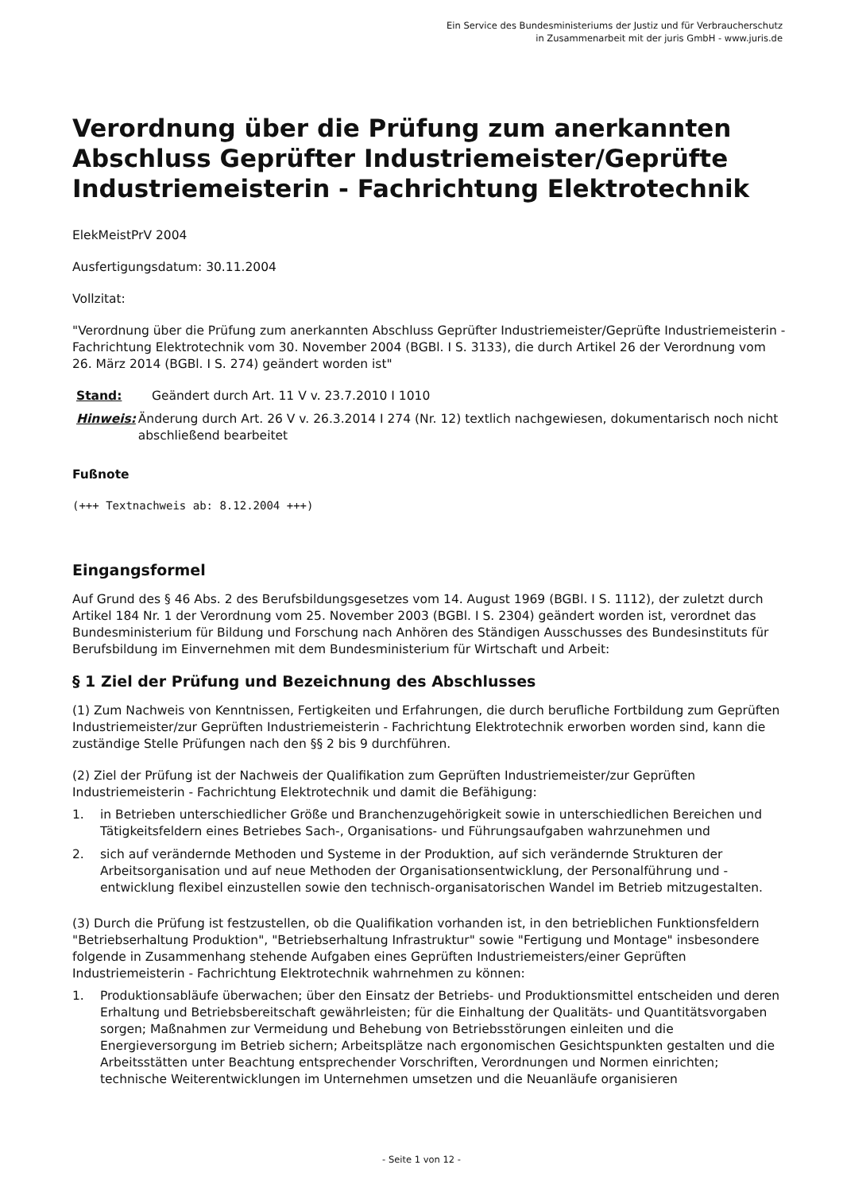Ein Service des Bundesministeriums der Justiz und für Verbraucherschutz
in Zusammenarbeit mit der juris GmbH - www.juris.de
Verordnung über die Prüfung zum anerkannten Abschluss Geprüfter Industriemeister/Geprüfte Industriemeisterin - Fachrichtung Elektrotechnik
ElekMeistPrV 2004
Ausfertigungsdatum: 30.11.2004
Vollzitat:
"Verordnung über die Prüfung zum anerkannten Abschluss Geprüfter Industriemeister/Geprüfte Industriemeisterin - Fachrichtung Elektrotechnik vom 30. November 2004 (BGBl. I S. 3133), die durch Artikel 26 der Verordnung vom 26. März 2014 (BGBl. I S. 274) geändert worden ist"
Stand: Geändert durch Art. 11 V v. 23.7.2010 I 1010
Hinweis: Änderung durch Art. 26 V v. 26.3.2014 I 274 (Nr. 12) textlich nachgewiesen, dokumentarisch noch nicht abschließend bearbeitet
Fußnote
(+++ Textnachweis ab: 8.12.2004 +++)
Eingangsformel
Auf Grund des § 46 Abs. 2 des Berufsbildungsgesetzes vom 14. August 1969 (BGBl. I S. 1112), der zuletzt durch Artikel 184 Nr. 1 der Verordnung vom 25. November 2003 (BGBl. I S. 2304) geändert worden ist, verordnet das Bundesministerium für Bildung und Forschung nach Anhören des Ständigen Ausschusses des Bundesinstituts für Berufsbildung im Einvernehmen mit dem Bundesministerium für Wirtschaft und Arbeit:
§ 1 Ziel der Prüfung und Bezeichnung des Abschlusses
(1) Zum Nachweis von Kenntnissen, Fertigkeiten und Erfahrungen, die durch berufliche Fortbildung zum Geprüften Industriemeister/zur Geprüften Industriemeisterin - Fachrichtung Elektrotechnik erworben worden sind, kann die zuständige Stelle Prüfungen nach den §§ 2 bis 9 durchführen.
(2) Ziel der Prüfung ist der Nachweis der Qualifikation zum Geprüften Industriemeister/zur Geprüften Industriemeisterin - Fachrichtung Elektrotechnik und damit die Befähigung:
1. in Betrieben unterschiedlicher Größe und Branchenzugehörigkeit sowie in unterschiedlichen Bereichen und Tätigkeitsfeldern eines Betriebes Sach-, Organisations- und Führungsaufgaben wahrzunehmen und
2. sich auf verändernde Methoden und Systeme in der Produktion, auf sich verändernde Strukturen der Arbeitsorganisation und auf neue Methoden der Organisationsentwicklung, der Personalführung und -entwicklung flexibel einzustellen sowie den technisch-organisatorischen Wandel im Betrieb mitzugestalten.
(3) Durch die Prüfung ist festzustellen, ob die Qualifikation vorhanden ist, in den betrieblichen Funktionsfeldern "Betriebserhaltung Produktion", "Betriebserhaltung Infrastruktur" sowie "Fertigung und Montage" insbesondere folgende in Zusammenhang stehende Aufgaben eines Geprüften Industriemeisters/einer Geprüften Industriemeisterin - Fachrichtung Elektrotechnik wahrnehmen zu können:
1. Produktionsabläufe überwachen; über den Einsatz der Betriebs- und Produktionsmittel entscheiden und deren Erhaltung und Betriebsbereitschaft gewährleisten; für die Einhaltung der Qualitäts- und Quantitätsvorgaben sorgen; Maßnahmen zur Vermeidung und Behebung von Betriebsstörungen einleiten und die Energieversorgung im Betrieb sichern; Arbeitsplätze nach ergonomischen Gesichtspunkten gestalten und die Arbeitsstätten unter Beachtung entsprechender Vorschriften, Verordnungen und Normen einrichten; technische Weiterentwicklungen im Unternehmen umsetzen und die Neuanläufe organisieren
- Seite 1 von 12 -